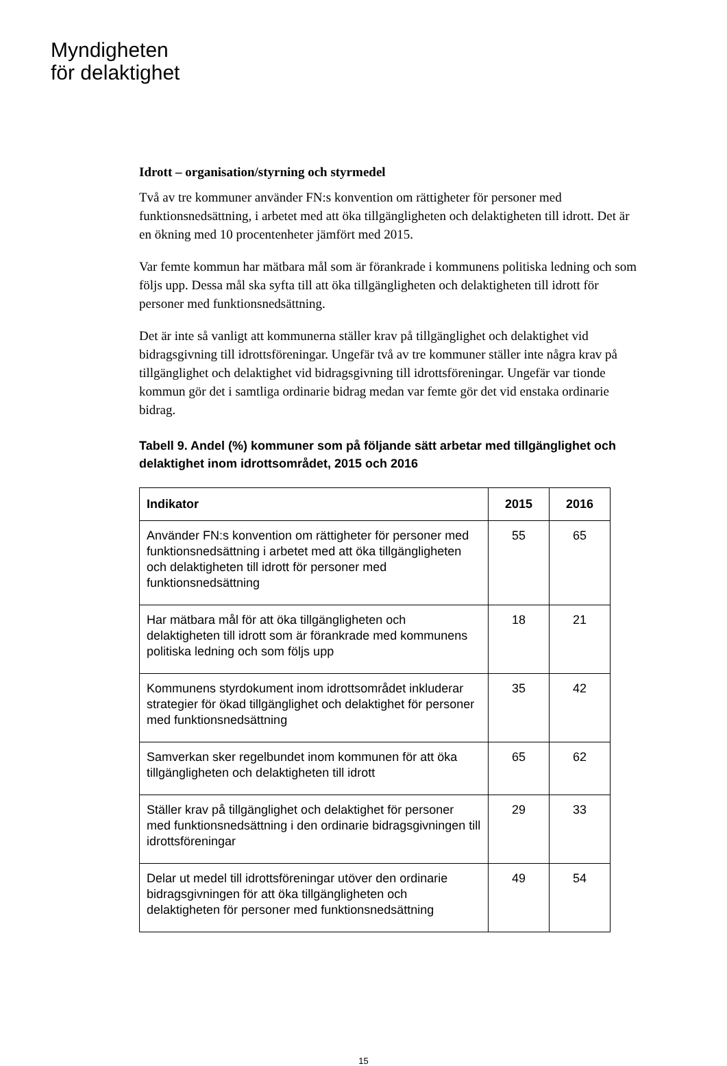Myndigheten
för delaktighet
Idrott – organisation/styrning och styrmedel
Två av tre kommuner använder FN:s konvention om rättigheter för personer med funktionsnedsättning, i arbetet med att öka tillgängligheten och delaktigheten till idrott. Det är en ökning med 10 procentenheter jämfört med 2015.
Var femte kommun har mätbara mål som är förankrade i kommunens politiska ledning och som följs upp. Dessa mål ska syfta till att öka tillgängligheten och delaktigheten till idrott för personer med funktionsnedsättning.
Det är inte så vanligt att kommunerna ställer krav på tillgänglighet och delaktighet vid bidragsgivning till idrottsföreningar. Ungefär två av tre kommuner ställer inte några krav på tillgänglighet och delaktighet vid bidragsgivning till idrottsföreningar. Ungefär var tionde kommun gör det i samtliga ordinarie bidrag medan var femte gör det vid enstaka ordinarie bidrag.
Tabell 9. Andel (%) kommuner som på följande sätt arbetar med tillgänglighet och delaktighet inom idrottsområdet, 2015 och 2016
| Indikator | 2015 | 2016 |
| --- | --- | --- |
| Använder FN:s konvention om rättigheter för personer med funktionsnedsättning i arbetet med att öka tillgängligheten och delaktigheten till idrott för personer med funktionsnedsättning | 55 | 65 |
| Har mätbara mål för att öka tillgängligheten och delaktigheten till idrott som är förankrade med kommunens politiska ledning och som följs upp | 18 | 21 |
| Kommunens styrdokument inom idrottsområdet inkluderar strategier för ökad tillgänglighet och delaktighet för personer med funktionsnedsättning | 35 | 42 |
| Samverkan sker regelbundet inom kommunen för att öka tillgängligheten och delaktigheten till idrott | 65 | 62 |
| Ställer krav på tillgänglighet och delaktighet för personer med funktionsnedsättning i den ordinarie bidragsgivningen till idrottsföreningar | 29 | 33 |
| Delar ut medel till idrottsföreningar utöver den ordinarie bidragsgivningen för att öka tillgängligheten och delaktigheten för personer med funktionsnedsättning | 49 | 54 |
15